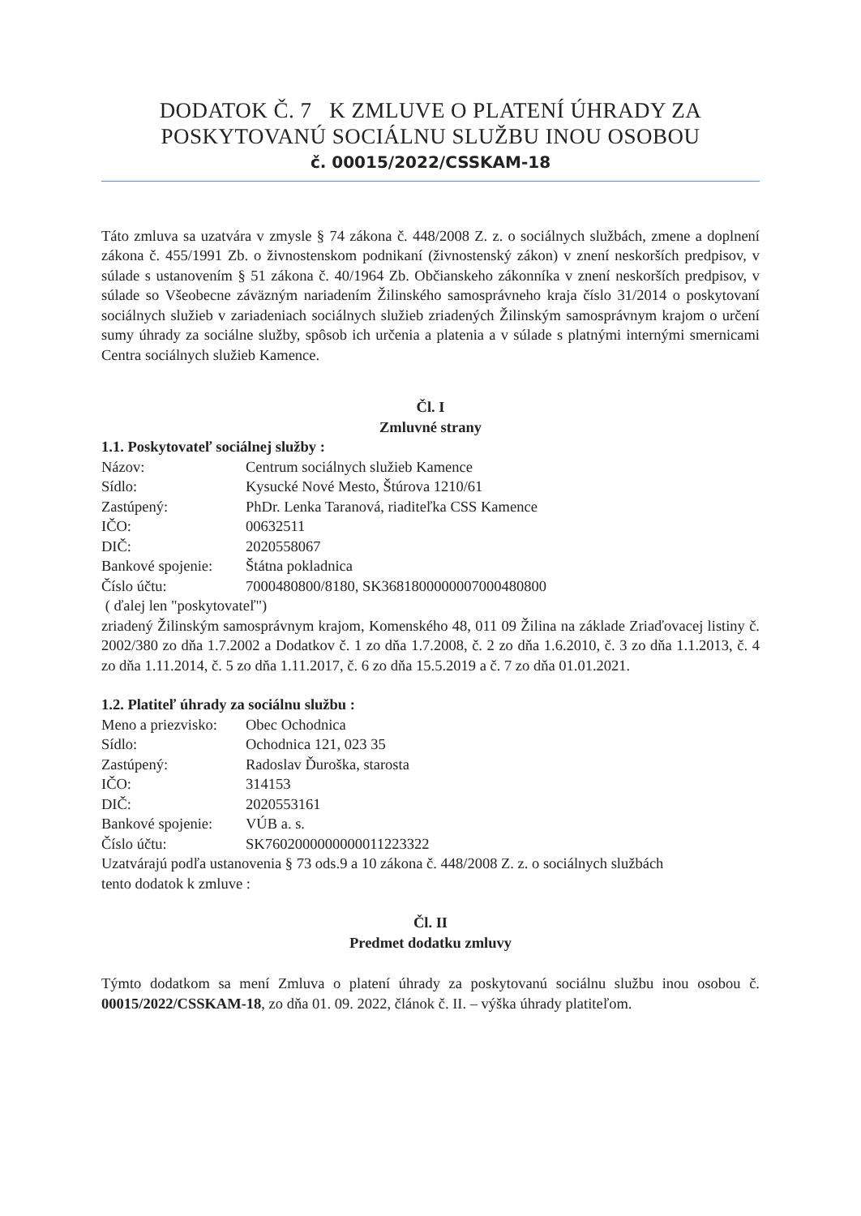DODATOK Č. 7 K ZMLUVE O PLATENÍ ÚHRADY ZA
POSKYTOVANÚ SOCIÁLNU SLUŽBU INOU OSOBOU
č. 00015/2022/CSSKAM-18
Táto zmluva sa uzatvára v zmysle § 74 zákona č. 448/2008 Z. z. o sociálnych službách, zmene a doplnení zákona č. 455/1991 Zb. o živnostenskom podnikaní (živnostenský zákon) v znení neskorších predpisov, v súlade s ustanovením § 51 zákona č. 40/1964 Zb. Občianskeho zákonníka v znení neskorších predpisov, v súlade so Všeobecne záväzným nariadením Žilinského samosprávneho kraja číslo 31/2014 o poskytovaní sociálnych služieb v zariadeniach sociálnych služieb zriadených Žilinským samosprávnym krajom o určení sumy úhrady za sociálne služby, spôsob ich určenia a platenia a v súlade s platnými internými smernicami Centra sociálnych služieb Kamence.
Čl. I
Zmluvné strany
1.1. Poskytovateľ sociálnej služby :
Názov: Centrum sociálnych služieb Kamence
Sídlo: Kysucké Nové Mesto, Štúrova 1210/61
Zastúpený: PhDr. Lenka Taranová, riaditeľka CSS Kamence
IČO: 00632511
DIČ: 2020558067
Bankové spojenie: Štátna pokladnica
Číslo účtu: 7000480800/8180, SK3681800000007000480800
( ďalej len "poskytovateľ")
zriadený Žilinským samosprávnym krajom, Komenského 48, 011 09 Žilina na základe Zriaďovacej listiny č. 2002/380 zo dňa 1.7.2002 a Dodatkov č. 1 zo dňa 1.7.2008, č. 2 zo dňa 1.6.2010, č. 3 zo dňa 1.1.2013, č. 4 zo dňa 1.11.2014, č. 5 zo dňa 1.11.2017, č. 6 zo dňa 15.5.2019 a č. 7 zo dňa 01.01.2021.
1.2. Platiteľ úhrady za sociálnu službu :
Meno a priezvisko: Obec Ochodnica
Sídlo: Ochodnica 121, 023 35
Zastúpený: Radoslav Ďuroška, starosta
IČO: 314153
DIČ: 2020553161
Bankové spojenie: VÚB a. s.
Číslo účtu: SK7602000000000011223322
Uzatvárajú podľa ustanovenia § 73 ods.9 a 10 zákona č. 448/2008 Z. z. o sociálnych službách
tento dodatok k zmluve :
Čl. II
Predmet dodatku zmluvy
Týmto dodatkom sa mení Zmluva o platení úhrady za poskytovanú sociálnu službu inou osobou č. 00015/2022/CSSKAM-18, zo dňa 01. 09. 2022, článok č. II. – výška úhrady platiteľom.